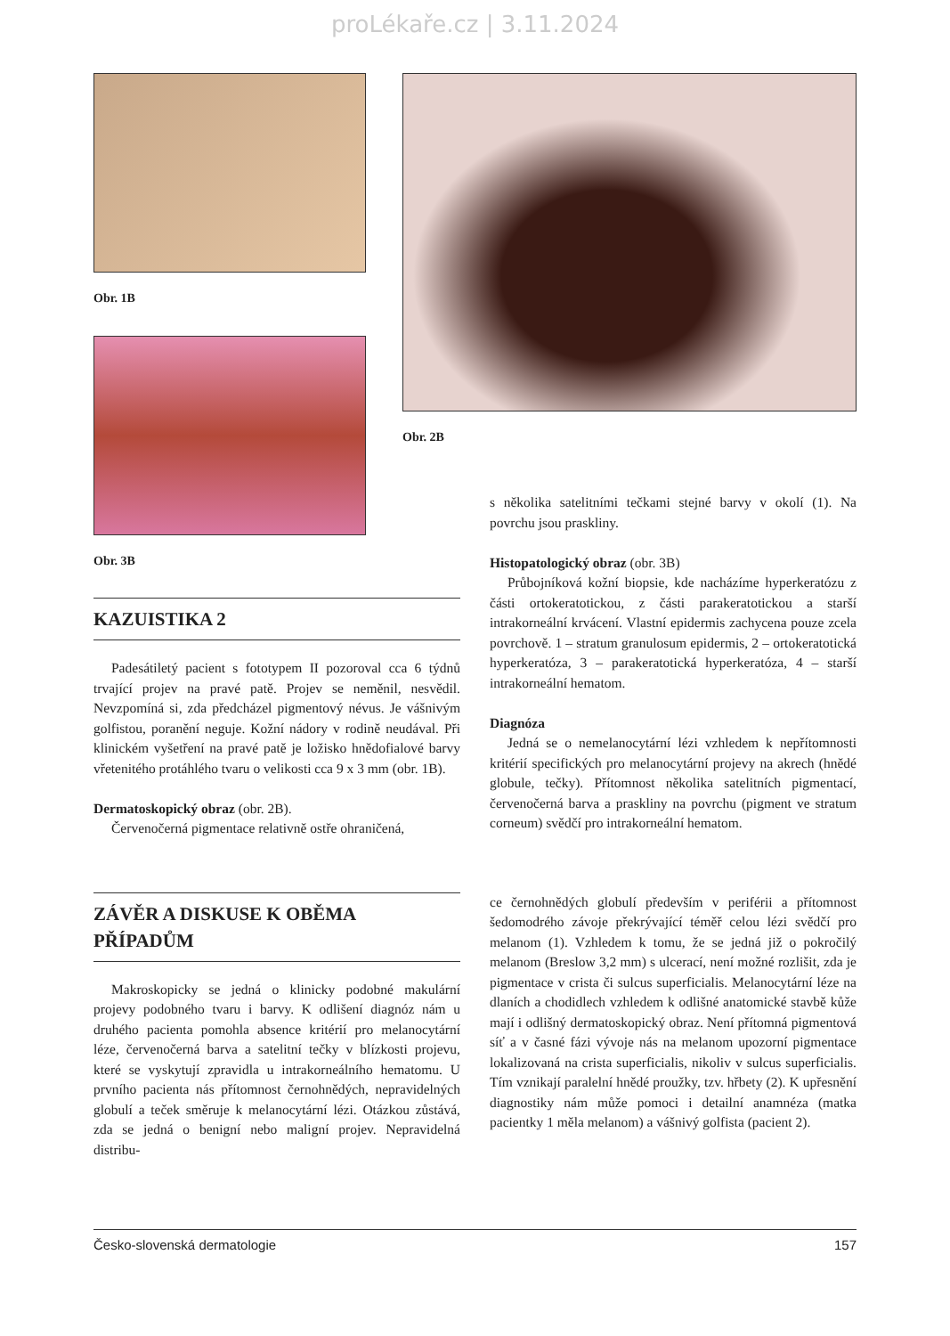proLékaře.cz | 3.11.2024
Obr. 1B
Obr. 3B
Obr. 2B
KAZUISTIKA 2
Padesátiletý pacient s fototypem II pozoroval cca 6 týdnů trvající projev na pravé patě. Projev se neměnil, nesvědil. Nevzpomíná si, zda předcházel pigmentový névus. Je vášnivým golfistou, poranění neguje. Kožní nádory v rodině neudával. Při klinickém vyšetření na pravé patě je ložisko hnědofialové barvy vřetenitého protáhlého tvaru o velikosti cca 9 x 3 mm (obr. 1B).
Dermatoskopický obraz (obr. 2B).
Červenočerná pigmentace relativně ostře ohraničená,
s několika satelitními tečkami stejné barvy v okolí (1). Na povrchu jsou praskliny.
Histopatologický obraz (obr. 3B)
Průbojníková kožní biopsie, kde nacházíme hyperkeratózu z části ortokeratotickou, z části parakeratotickou a starší intrakorneální krvácení. Vlastní epidermis zachycena pouze zcela povrchově. 1 – stratum granulosum epidermis, 2 – ortokeratotická hyperkeratóza, 3 – parakeratotická hyperkeratóza, 4 – starší intrakorneální hematom.
Diagnóza
Jedná se o nemelanocytární lézi vzhledem k nepřítomnosti kritérií specifických pro melanocytární projevy na akrech (hnědé globule, tečky). Přítomnost několika satelitních pigmentací, červenočerná barva a praskliny na povrchu (pigment ve stratum corneum) svědčí pro intrakorneální hematom.
ZÁVĚR A DISKUSE K OBĚMA PŘÍPADŮM
Makroskopicky se jedná o klinicky podobné makulární projevy podobného tvaru i barvy. K odlišení diagnóz nám u druhého pacienta pomohla absence kritérií pro melanocytární léze, červenočerná barva a satelitní tečky v blízkosti projevu, které se vyskytují zpravidla u intrakorneálního hematomu. U prvního pacienta nás přítomnost černohnědých, nepravidelných globulí a teček směruje k melanocytární lézi. Otázkou zůstává, zda se jedná o benigní nebo maligní projev. Nepravidelná distribu-
ce černohnědých globulí především v periférii a přítomnost šedomodrého závoje překrývající téměř celou lézi svědčí pro melanom (1). Vzhledem k tomu, že se jedná již o pokročilý melanom (Breslow 3,2 mm) s ulcerací, není možné rozlišit, zda je pigmentace v crista či sulcus superficialis. Melanocytární léze na dlaních a chodidlech vzhledem k odlišné anatomické stavbě kůže mají i odlišný dermatoskopický obraz. Není přítomná pigmentová síť a v časné fázi vývoje nás na melanom upozorní pigmentace lokalizovaná na crista superficialis, nikoliv v sulcus superficialis. Tím vznikají paralelní hnědé proužky, tzv. hřbety (2). K upřesnění diagnostiky nám může pomoci i detailní anamnéza (matka pacientky 1 měla melanom) a vášnivý golfista (pacient 2).
Česko-slovenská dermatologie 157